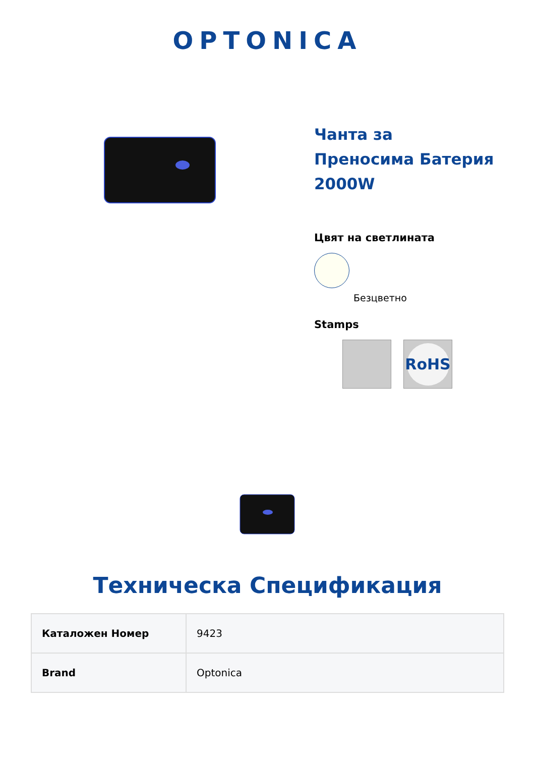OPTONICA
Чанта за
Преносима Батерия
2000W
Цвят на светлината
Безцветно
Stamps
RoHS
Техническа Спецификация
| Каталожен Номер | 9423 |
| Brand | Optonica |